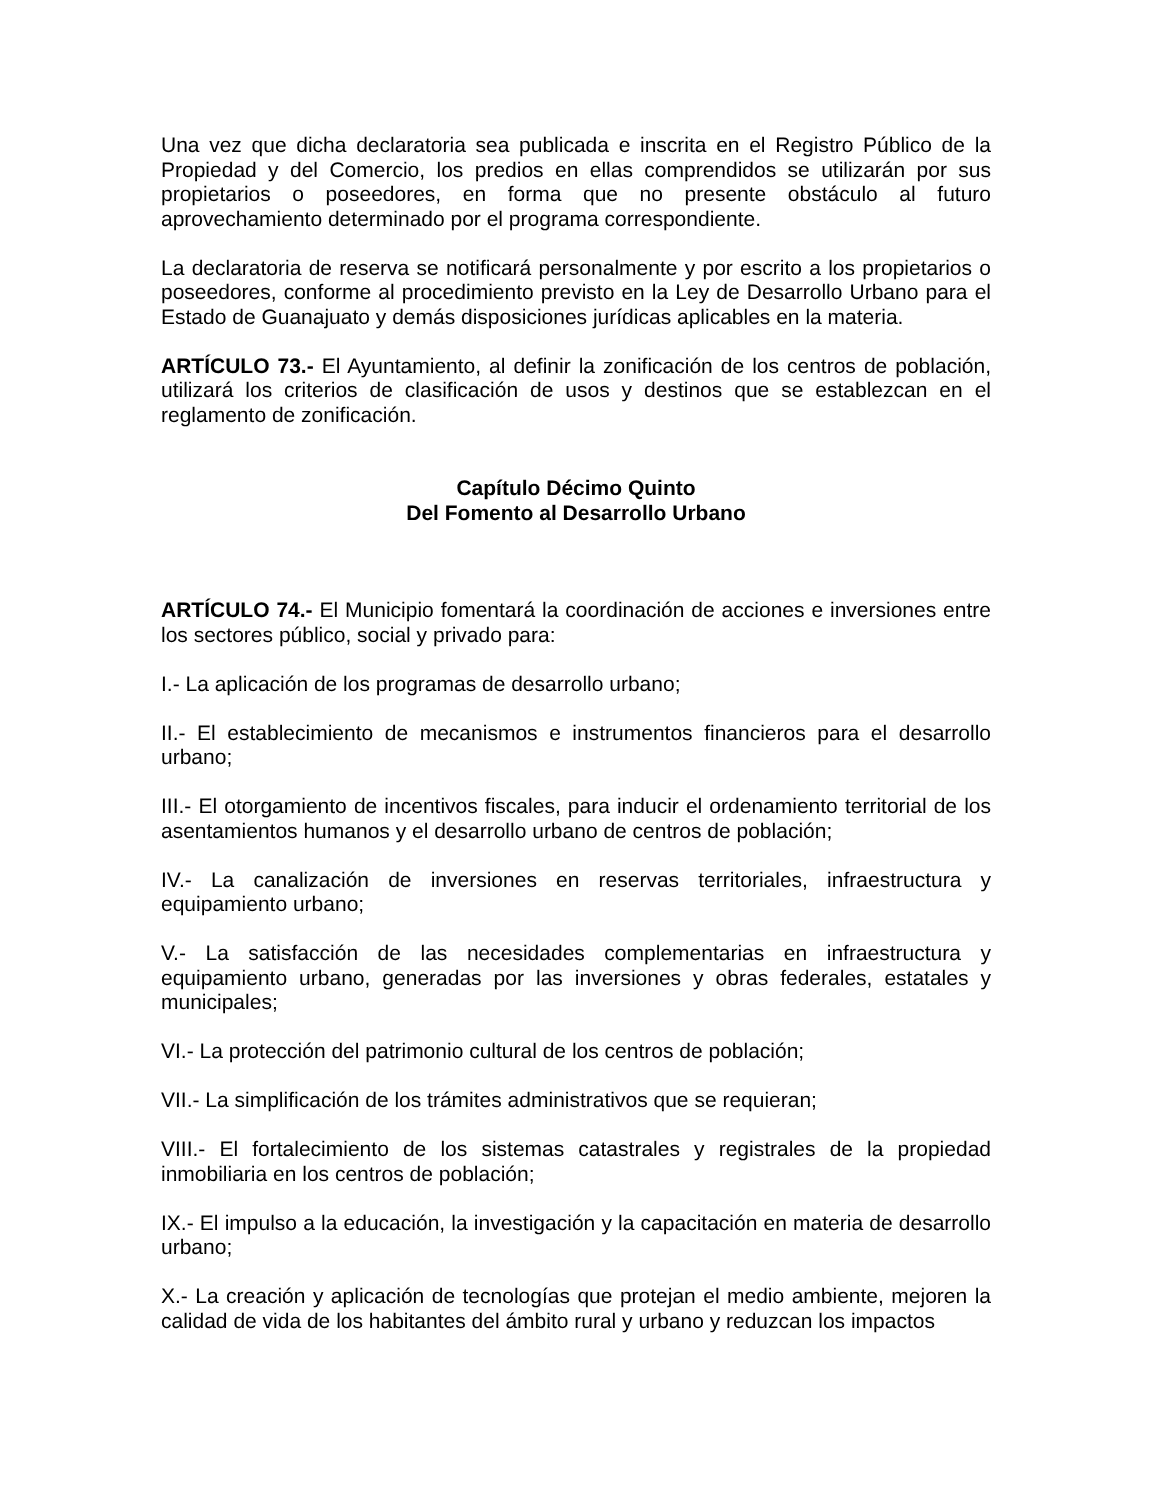Una vez que dicha declaratoria sea publicada e inscrita en el Registro Público de la Propiedad y del Comercio, los predios en ellas comprendidos se utilizarán por sus propietarios o poseedores, en forma que no presente obstáculo al futuro aprovechamiento determinado por el programa correspondiente.
La declaratoria de reserva se notificará personalmente y por escrito a los propietarios o poseedores, conforme al procedimiento previsto en la Ley de Desarrollo Urbano para el Estado de Guanajuato y demás disposiciones jurídicas aplicables en la materia.
ARTÍCULO 73.- El Ayuntamiento, al definir la zonificación de los centros de población, utilizará los criterios de clasificación de usos y destinos que se establezcan en el reglamento de zonificación.
Capítulo Décimo Quinto
Del Fomento al Desarrollo Urbano
ARTÍCULO 74.- El Municipio fomentará la coordinación de acciones e inversiones entre los sectores público, social y privado para:
I.- La aplicación de los programas de desarrollo urbano;
II.- El establecimiento de mecanismos e instrumentos financieros para el desarrollo urbano;
III.- El otorgamiento de incentivos fiscales, para inducir el ordenamiento territorial de los asentamientos humanos y el desarrollo urbano de centros de población;
IV.- La canalización de inversiones en reservas territoriales, infraestructura y equipamiento urbano;
V.- La satisfacción de las necesidades complementarias en infraestructura y equipamiento urbano, generadas por las inversiones y obras federales, estatales y municipales;
VI.- La protección del patrimonio cultural de los centros de población;
VII.- La simplificación de los trámites administrativos que se requieran;
VIII.- El fortalecimiento de los sistemas catastrales y registrales de la propiedad inmobiliaria en los centros de población;
IX.- El impulso a la educación, la investigación y la capacitación en materia de desarrollo urbano;
X.- La creación y aplicación de tecnologías que protejan el medio ambiente, mejoren la calidad de vida de los habitantes del ámbito rural y urbano y reduzcan los impactos